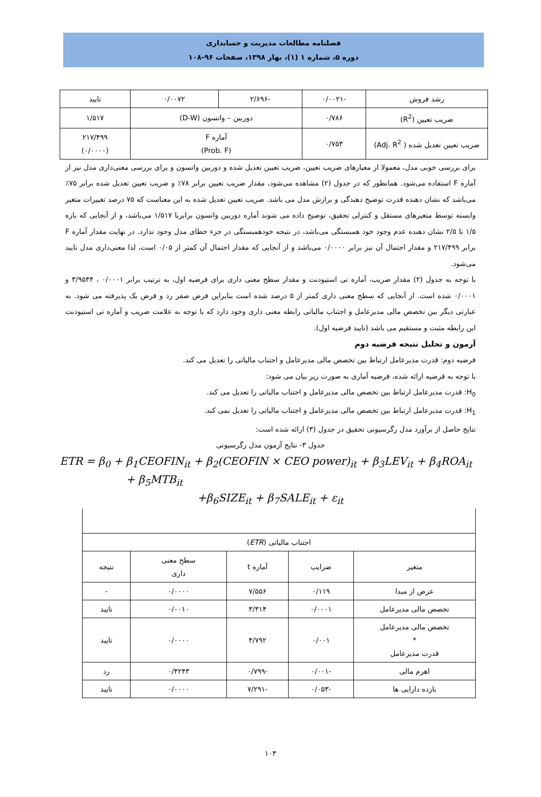فصلنامه مطالعات مدیریت و حسابداری
دوره ۵، شماره ۱ (۱)، بهار ۱۳۹۸، صفحات ۹۶-۱۰۸
| رشد فروش | -۰/۰۰۲۱ | -۲/۶۹۶ | ۰/۰۰۷۲ | تایید |
| ضریب تعیین (R<sup>2</sup>) | ۰/۷۸۶ | دوربین – واتسون (D-W) | | ۱/۵۱۷ |
| ضریب تعیین تعدیل شده ( Adj. R<sup>2</sup>) | ۰/۷۵۳ | آماره F (Prob. F) | | ۲۱۷/۴۹۹ (۰/۰۰۰۰) |
برای بررسی خوبی مدل، معمولا از معیارهای ضریب تعیین، ضریب تعیین تعدیل شده و دوربین واتسون و برای بررسی معنی‌داری مدل نیز از آماره F استفاده می‌شود. همانطور که در جدول (۲) مشاهده می‌شود، مقدار ضریب تعیین برابر ۷۸٪ و ضریب تعیین تعدیل شده برابر ۷۵٪ می‌باشد که نشان دهنده قدرت توضیح دهندگی و برازش مدل می باشد. ضریب تعیین تعدیل شده به این معناست که ۷۵ درصد تغییرات متغیر وابسته توسط متغیرهای مستقل و کنترلی تحقیق، توضیح داده می شوند آماره دوربین واتسون برابربا ۱/۵۱۷ می‌باشد، و از آنجایی که بازه ۱/۵ تا ۲/۵ نشان دهنده عدم وجود خود همبستگی می‌باشد، در نتیجه خودهمبستگی در جزء خطای مدل وجود ندارد. در نهایت مقدار آماره F برابر ۲۱۷/۴۹۹ و مقدار احتمال آن نیز برابر ۰/۰۰۰۰ می‌باشد و از آنجایی که مقدار احتمال آن کمتر از ۰/۰۵ است، لذا معنی‌داری مدل تایید می‌شود.
با توجه به جدول (۲) مقدار ضریب، آماره تی استیودنت و مقدار سطح معنی داری برای فرضیه اول، به ترتیب برابر ۰/۰۰۰۱ ، ۳/۹۵۴۴ و ۰/۰۰۰۱ شده است. از آنجایی که سطح معنی داری کمتر از ۵ درصد شده است بنابراین فرض صفر رد و فرض یک پذیرفته می شود. به عبارتی دیگر بین تخصص مالی مدیرعامل و اجتناب مالیاتی رابطه معنی داری وجود دارد که با توجه به علامت ضریب و آماره تی استیودنت این رابطه مثبت و مستقیم می باشد (تایید فرضیه اول).
آزمون و تحلیل نتیجه فرضیه دوم
فرضیه دوم: قدرت مدیرعامل ارتباط بین تخصص مالی مدیرعامل و اجتناب مالیاتی را تعدیل می کند.
با توجه به فرضیه ارائه شده، فرضیه آماری به صورت زیر بیان می شود:
H<sub>0</sub>: قدرت مدیرعامل ارتباط بین تخصص مالی مدیرعامل و اجتناب مالیاتی را تعدیل می کند.
H<sub>1</sub>: قدرت مدیرعامل ارتباط بین تخصص مالی مدیرعامل و اجتناب مالیاتی را تعدیل نمی کند.
نتایج حاصل از برآورد مدل رگرسیونی تحقیق در جدول (۳) ارائه شده است:
جدول ۳- نتایج آزمون مدل رگرسیونی
ETR = β<sub>0</sub> + β<sub>1</sub>CEOFIN<sub>it</sub> + β<sub>2</sub>(CEOFIN × CEO power)<sub>it</sub> + β<sub>3</sub>LEV<sub>it</sub> + β<sub>4</sub>ROA<sub>it</sub>
+ β<sub>5</sub>MTB<sub>it</sub>
+β<sub>6</sub>SIZE<sub>it</sub> + β<sub>7</sub>SALE<sub>it</sub> + ε<sub>it</sub>
| اجتناب مالیاتی ( ETR ) | | | | |
| متغیر | ضرایب | آماره t | سطح معنی داری | نتیجه |
| عرض از مبدا | ۰/۱۱۹ | ۷/۵۵۶ | ۰/۰۰۰۰ | - |
| تخصص مالی مدیرعامل | ۰/۰۰۰۱ | ۳/۳۱۴ | ۰/۰۰۱۰ | تایید |
| تخصص مالی مدیرعامل * قدرت مدیرعامل | ۰/۰۰۱ | ۴/۷۹۲ | ۰/۰۰۰۰ | تایید |
| اهرم مالی | -۰/۰۰۱ | -۰/۷۹۹ | ۰/۴۲۴۳ | رد |
| بازده دارایی ها | -۰/۰۵۳ | -۷/۲۹۱ | ۰/۰۰۰۰ | تایید |
۱۰۳